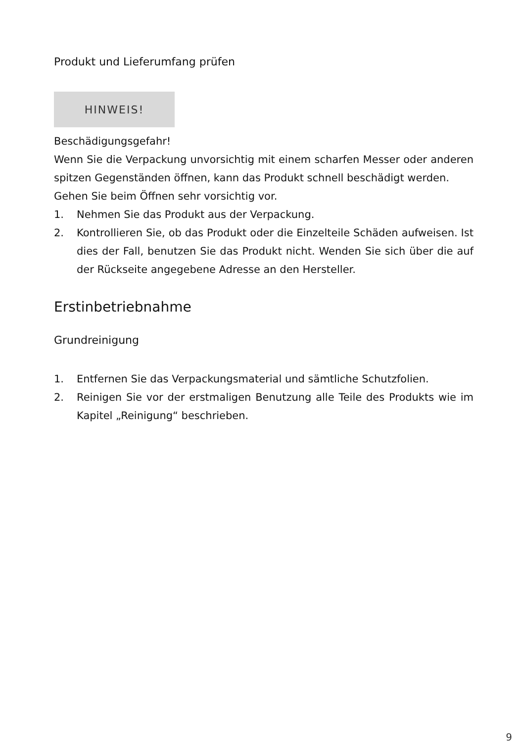Produkt und Lieferumfang prüfen
HINWEIS!
Beschädigungsgefahr!
Wenn Sie die Verpackung unvorsichtig mit einem scharfen Messer oder anderen spitzen Gegenständen öffnen, kann das Produkt schnell beschädigt werden.
Gehen Sie beim Öffnen sehr vorsichtig vor.
1. Nehmen Sie das Produkt aus der Verpackung.
2. Kontrollieren Sie, ob das Produkt oder die Einzelteile Schäden aufweisen. Ist dies der Fall, benutzen Sie das Produkt nicht. Wenden Sie sich über die auf der Rückseite angegebene Adresse an den Hersteller.
Erstinbetriebnahme
Grundreinigung
1. Entfernen Sie das Verpackungsmaterial und sämtliche Schutzfolien.
2. Reinigen Sie vor der erstmaligen Benutzung alle Teile des Produkts wie im Kapitel „Reinigung“ beschrieben.
9